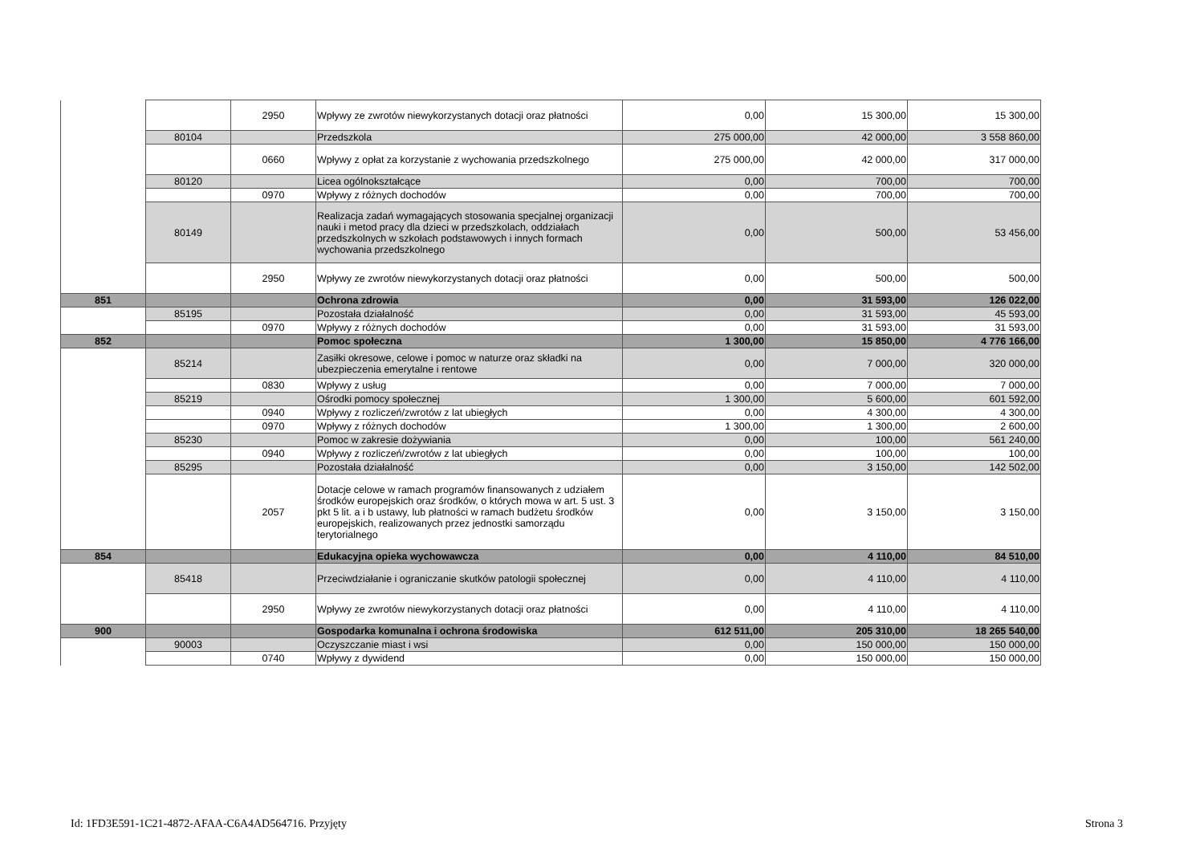| | | 2950 | Wpływy ze zwrotów niewykorzystanych dotacji oraz płatności | 0,00 | 15 300,00 | 15 300,00 |
| | 80104 | | Przedszkola | 275 000,00 | 42 000,00 | 3 558 860,00 |
| | | 0660 | Wpływy z opłat za korzystanie z wychowania przedszkolnego | 275 000,00 | 42 000,00 | 317 000,00 |
| | 80120 | | Licea ogólnokształcące | 0,00 | 700,00 | 700,00 |
| | | 0970 | Wpływy z różnych dochodów | 0,00 | 700,00 | 700,00 |
| | 80149 | | Realizacja zadań wymagających stosowania specjalnej organizacji nauki i metod pracy dla dzieci w przedszkolach, oddziałach przedszkolnych w szkołach podstawowych i innych formach wychowania przedszkolnego | 0,00 | 500,00 | 53 456,00 |
| | | 2950 | Wpływy ze zwrotów niewykorzystanych dotacji oraz płatności | 0,00 | 500,00 | 500,00 |
| 851 | | | Ochrona zdrowia | 0,00 | 31 593,00 | 126 022,00 |
| | 85195 | | Pozostała działalność | 0,00 | 31 593,00 | 45 593,00 |
| | | 0970 | Wpływy z różnych dochodów | 0,00 | 31 593,00 | 31 593,00 |
| 852 | | | Pomoc społeczna | 1 300,00 | 15 850,00 | 4 776 166,00 |
| | 85214 | | Zasiłki okresowe, celowe i pomoc w naturze oraz składki na ubezpieczenia emerytalne i rentowe | 0,00 | 7 000,00 | 320 000,00 |
| | | 0830 | Wpływy z usług | 0,00 | 7 000,00 | 7 000,00 |
| | 85219 | | Ośrodki pomocy społecznej | 1 300,00 | 5 600,00 | 601 592,00 |
| | | 0940 | Wpływy z rozliczeń/zwrotów z lat ubiegłych | 0,00 | 4 300,00 | 4 300,00 |
| | | 0970 | Wpływy z różnych dochodów | 1 300,00 | 1 300,00 | 2 600,00 |
| | 85230 | | Pomoc w zakresie dożywiania | 0,00 | 100,00 | 561 240,00 |
| | | 0940 | Wpływy z rozliczeń/zwrotów z lat ubiegłych | 0,00 | 100,00 | 100,00 |
| | 85295 | | Pozostała działalność | 0,00 | 3 150,00 | 142 502,00 |
| | | 2057 | Dotacje celowe w ramach programów finansowanych z udziałem środków europejskich oraz środków, o których mowa w art. 5 ust. 3 pkt 5 lit. a i b ustawy, lub płatności w ramach budżetu środków europejskich, realizowanych przez jednostki samorządu terytorialnego | 0,00 | 3 150,00 | 3 150,00 |
| 854 | | | Edukacyjna opieka wychowawcza | 0,00 | 4 110,00 | 84 510,00 |
| | 85418 | | Przeciwdziałanie i ograniczanie skutków patologii społecznej | 0,00 | 4 110,00 | 4 110,00 |
| | | 2950 | Wpływy ze zwrotów niewykorzystanych dotacji oraz płatności | 0,00 | 4 110,00 | 4 110,00 |
| 900 | | | Gospodarka komunalna i ochrona środowiska | 612 511,00 | 205 310,00 | 18 265 540,00 |
| | 90003 | | Oczyszczanie miast i wsi | 0,00 | 150 000,00 | 150 000,00 |
| | | 0740 | Wpływy z dywidend | 0,00 | 150 000,00 | 150 000,00 |
Id: 1FD3E591-1C21-4872-AFAA-C6A4AD564716. Przyjęty
Strona 3